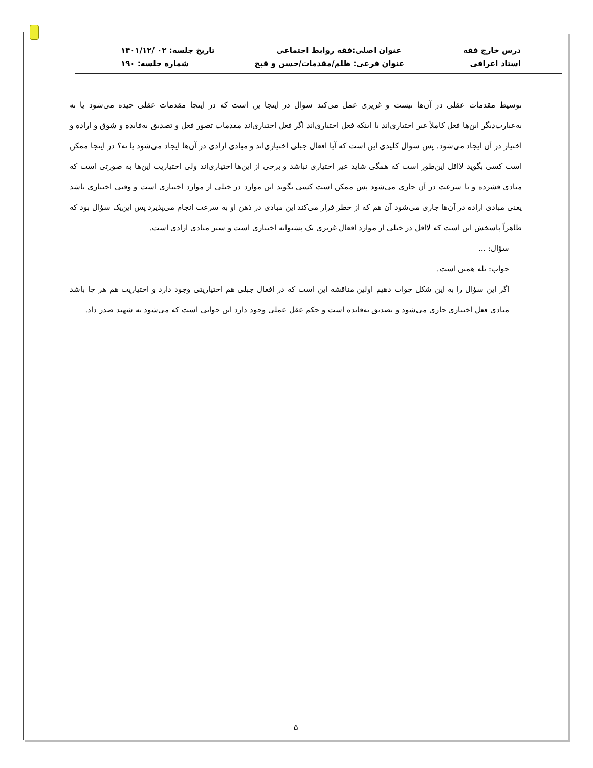درس خارج فقه عنوان اصلی:فقه روابط اجتماعی تاریخ جلسه: ۰۲ /۱۴۰۱/۱۲
استاد اعرافی عنوان فرعی: ظلم/مقدمات/حسن و قبح شماره جلسه: ۱۹۰
توسیط مقدمات عقلی در آن‌ها نیست و غریزی عمل می‌کند سؤال در اینجا ین است که در اینجا مقدمات عقلی چیده می‌شود یا نه به‌عبارت‌دیگر این‌ها فعل کاملاً غیر اختیاری‌اند یا اینکه فعل اختیاری‌اند اگر فعل اختیاری‌اند مقدمات تصور فعل و تصدیق به‌فایده و شوق و اراده و اختیار در آن ایجاد می‌شود. پس سؤال کلیدی این است که آیا افعال جبلی اختیاری‌اند و مبادی ارادی در آن‌ها ایجاد می‌شود یا نه؟ در اینجا ممکن است کسی بگوید لااقل این‌طور است که همگی شاید غیر اختیاری نباشد و برخی از این‌ها اختیاری‌اند ولی اختیاریت این‌ها به صورتی است که مبادی فشرده و با سرعت در آن جاری می‌شود پس ممکن است کسی بگوید این موارد در خیلی از موارد اختیاری است و وقتی اختیاری باشد یعنی مبادی اراده در آن‌ها جاری می‌شود آن هم که از خطر فرار می‌کند این مبادی در ذهن او به سرعت انجام می‌پذیرد پس این‌یک سؤال بود که ظاهراً پاسخش این است که لااقل در خیلی از موارد افعال غریزی یک پشتوانه اختیاری است و سیر مبادی ارادی است.
سؤال: ...
جواب: بله همین است.
اگر این سؤال را به این شکل جواب دهیم اولین مناقشه این است که در افعال جبلی هم اختیاریتی وجود دارد و اختیاریت هم هر جا باشد مبادی فعل اختیاری جاری می‌شود و تصدیق به‌فایده است و حکم عقل عملی وجود دارد این جوابی است که می‌شود به شهید صدر داد.
۵